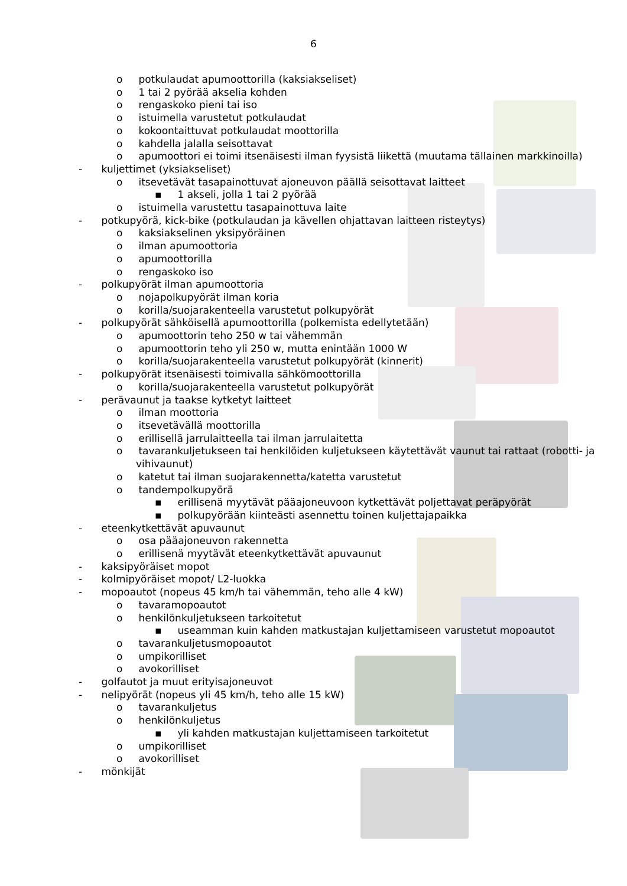6
o potkulaudat apumoottorilla (kaksiakseliset)
o 1 tai 2 pyörää akselia kohden
o rengaskoko pieni tai iso
o istuimella varustetut potkulaudat
o kokoontaittuvat potkulaudat moottorilla
o kahdella jalalla seisottavat
o apumoottori ei toimi itsenäisesti ilman fyysistä liikettä (muutama tällainen markkinoilla)
- kuljettimet (yksiakseliset)
o itsevetävät tasapainottuvat ajoneuvon päällä seisottavat laitteet
▪ 1 akseli, jolla 1 tai 2 pyörää
o istuimella varustettu tasapainottuva laite
- potkupyörä, kick-bike (potkulaudan ja kävellen ohjattavan laitteen risteytys)
o kaksiakselinen yksipyöräinen
o ilman apumoottoria
o apumoottorilla
o rengaskoko iso
- polkupyörät ilman apumoottoria
o nojapolkupyörät ilman koria
o korilla/suojarakenteella varustetut polkupyörät
- polkupyörät sähköisellä apumoottorilla (polkemista edellytetään)
o apumoottorin teho 250 w tai vähemmän
o apumoottorin teho yli 250 w, mutta enintään 1000 W
o korilla/suojarakenteella varustetut polkupyörät (kinnerit)
- polkupyörät itsenäisesti toimivalla sähkömoottorilla
o korilla/suojarakenteella varustetut polkupyörät
- perävaunut ja taakse kytketyt laitteet
o ilman moottoria
o itsevetävällä moottorilla
o erillisellä jarrulaitteella tai ilman jarrulaitetta
o tavarankuljetukseen tai henkilöiden kuljetukseen käytettävät vaunut tai rattaat (robotti- ja vihivaunut)
o katetut tai ilman suojarakennetta/katetta varustetut
o tandempolkupyörä
▪ erillisenä myytävät pääajoneuvoon kytkettävät poljettavat peräpyörät
▪ polkupyörään kiinteästi asennettu toinen kuljettajapaikka
- eteenkytkettävät apuvaunut
o osa pääajoneuvon rakennetta
o erillisenä myytävät eteenkytkettävät apuvaunut
- kaksipyöräiset mopot
- kolmipyöräiset mopot/ L2-luokka
- mopoautot (nopeus 45 km/h tai vähemmän, teho alle 4 kW)
o tavaramopoautot
o henkilönkuljetukseen tarkoitetut
▪ useamman kuin kahden matkustajan kuljettamiseen varustetut mopoautot
o tavarankuljetusmopoautot
o umpikorilliset
o avokorilliset
- golfautot ja muut erityisajoneuvot
- nelipyörät (nopeus yli 45 km/h, teho alle 15 kW)
o tavarankuljetus
o henkilönkuljetus
▪ yli kahden matkustajan kuljettamiseen tarkoitetut
o umpikorilliset
o avokorilliset
- mönkijät